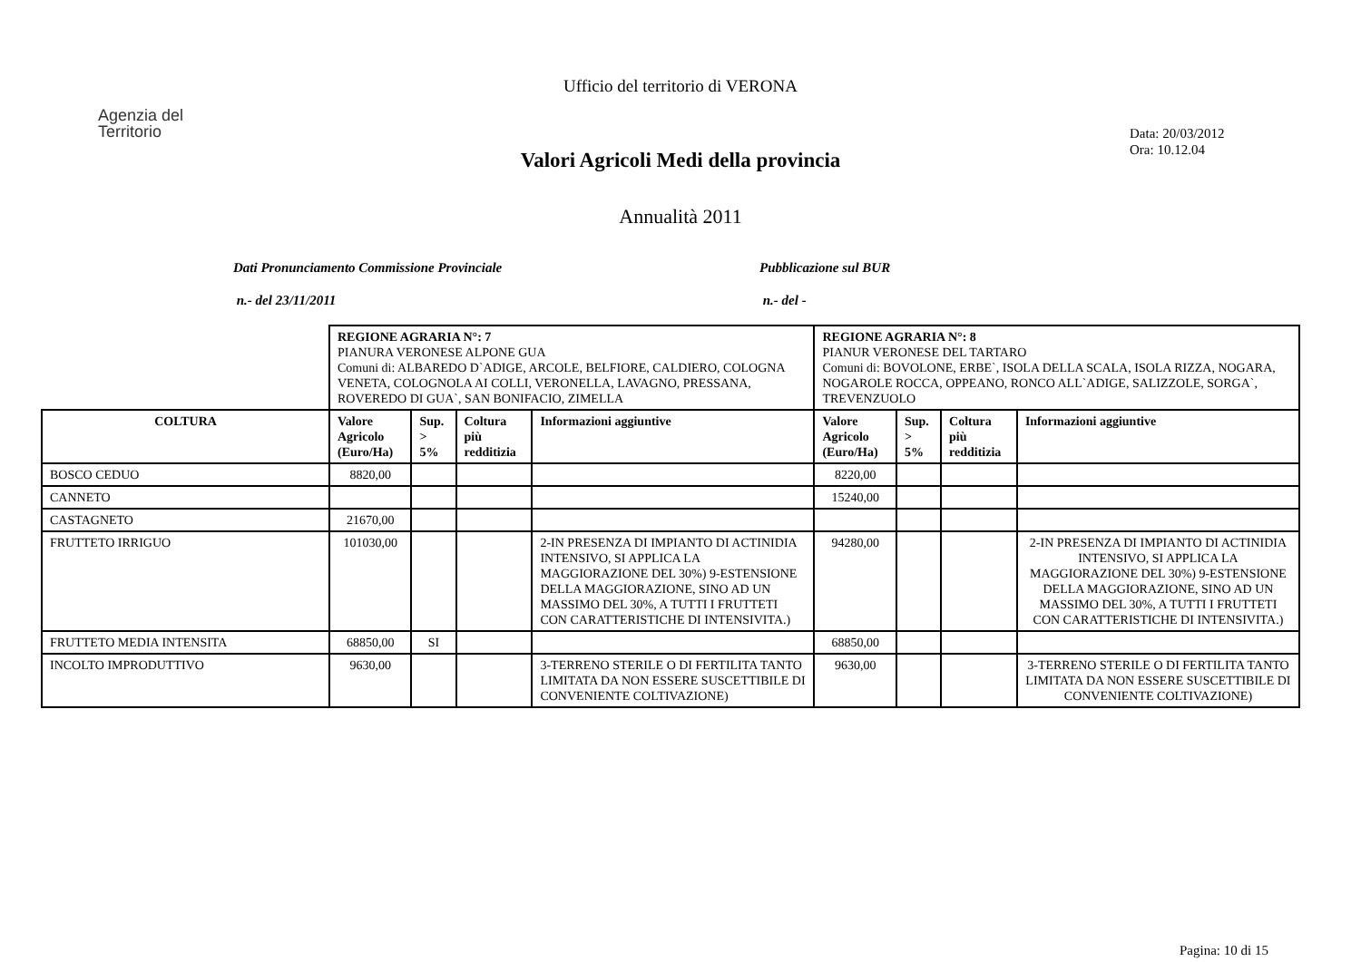Ufficio del territorio di VERONA
Agenzia del
Territorio
Data: 20/03/2012
Ora: 10.12.04
Valori Agricoli Medi della provincia
Annualità 2011
Dati Pronunciamento Commissione Provinciale
n.- del 23/11/2011
Pubblicazione sul BUR
n.- del -
| | REGIONE AGRARIA N°: 7 PIANURA VERONESE ALPONE GUA Comuni di: ALBAREDO D`ADIGE, ARCOLE, BELFIORE, CALDIERO, COLOGNA VENETA, COLOGNOLA AI COLLI, VERONELLA, LAVAGNO, PRESSANA, ROVEREDO DI GUA`, SAN BONIFACIO, ZIMELLA | | | | REGIONE AGRARIA N°: 8 PIANUR VERONESE DEL TARTARO Comuni di: BOVOLONE, ERBE`, ISOLA DELLA SCALA, ISOLA RIZZA, NOGARA, NOGAROLE ROCCA, OPPEANO, RONCO ALL`ADIGE, SALIZZOLE, SORGA`, TREVENZUOLO | | | |
| COLTURA | Valore Agricolo (Euro/Ha) | Sup. > 5% | Coltura più redditizia | Informazioni aggiuntive | Valore Agricolo (Euro/Ha) | Sup. > 5% | Coltura più redditizia | Informazioni aggiuntive |
| BOSCO CEDUO | 8820,00 | | | | 8220,00 | | | |
| CANNETO | | | | | 15240,00 | | | |
| CASTAGNETO | 21670,00 | | | | | | | |
| FRUTTETO IRRIGUO | 101030,00 | | | 2-IN PRESENZA DI IMPIANTO DI ACTINIDIA INTENSIVO, SI APPLICA LA MAGGIORAZIONE DEL 30%) 9-ESTENSIONE DELLA MAGGIORAZIONE, SINO AD UN MASSIMO DEL 30%, A TUTTI I FRUTTETI CON CARATTERISTICHE DI INTENSIVITA.) | 94280,00 | | | 2-IN PRESENZA DI IMPIANTO DI ACTINIDIA INTENSIVO, SI APPLICA LA MAGGIORAZIONE DEL 30%) 9-ESTENSIONE DELLA MAGGIORAZIONE, SINO AD UN MASSIMO DEL 30%, A TUTTI I FRUTTETI CON CARATTERISTICHE DI INTENSIVITA.) |
| FRUTTETO MEDIA INTENSITA | 68850,00 | SI | | | 68850,00 | | | |
| INCOLTO IMPRODUTTIVO | 9630,00 | | | 3-TERRENO STERILE O DI FERTILITA TANTO LIMITATA DA NON ESSERE SUSCETTIBILE DI CONVENIENTE COLTIVAZIONE) | 9630,00 | | | 3-TERRENO STERILE O DI FERTILITA TANTO LIMITATA DA NON ESSERE SUSCETTIBILE DI CONVENIENTE COLTIVAZIONE) |
Pagina: 10 di 15